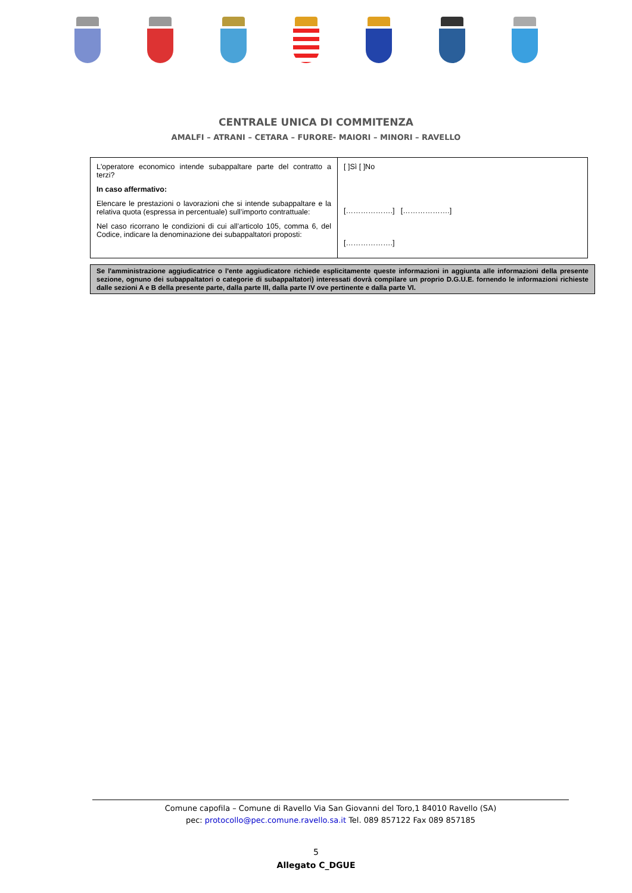CENTRALE UNICA DI COMMITENZA
AMALFI – ATRANI – CETARA – FURORE- MAIORI – MINORI – RAVELLO
| L'operatore economico intende subappaltare parte del contratto a terzi? In caso affermativo: Elencare le prestazioni o lavorazioni che si intende subappaltare e la relativa quota (espressa in percentuale) sull’importo contrattuale: Nel caso ricorrano le condizioni di cui all’articolo 105, comma 6, del Codice, indicare la denominazione dei subappaltatori proposti: | [ ]Sì [ ]No [……………….] [……………….] [……………….] |
Se l'amministrazione aggiudicatrice o l'ente aggiudicatore richiede esplicitamente queste informazioni in aggiunta alle informazioni della presente sezione, ognuno dei subappaltatori o categorie di subappaltatori) interessati dovrà compilare un proprio D.G.U.E. fornendo le informazioni richieste dalle sezioni A e B della presente parte, dalla parte III, dalla parte IV ove pertinente e dalla parte VI.
Comune capofila – Comune di Ravello Via San Giovanni del Toro,1 84010 Ravello (SA)
pec: protocollo@pec.comune.ravello.sa.it Tel. 089 857122 Fax 089 857185
5
Allegato C_DGUE